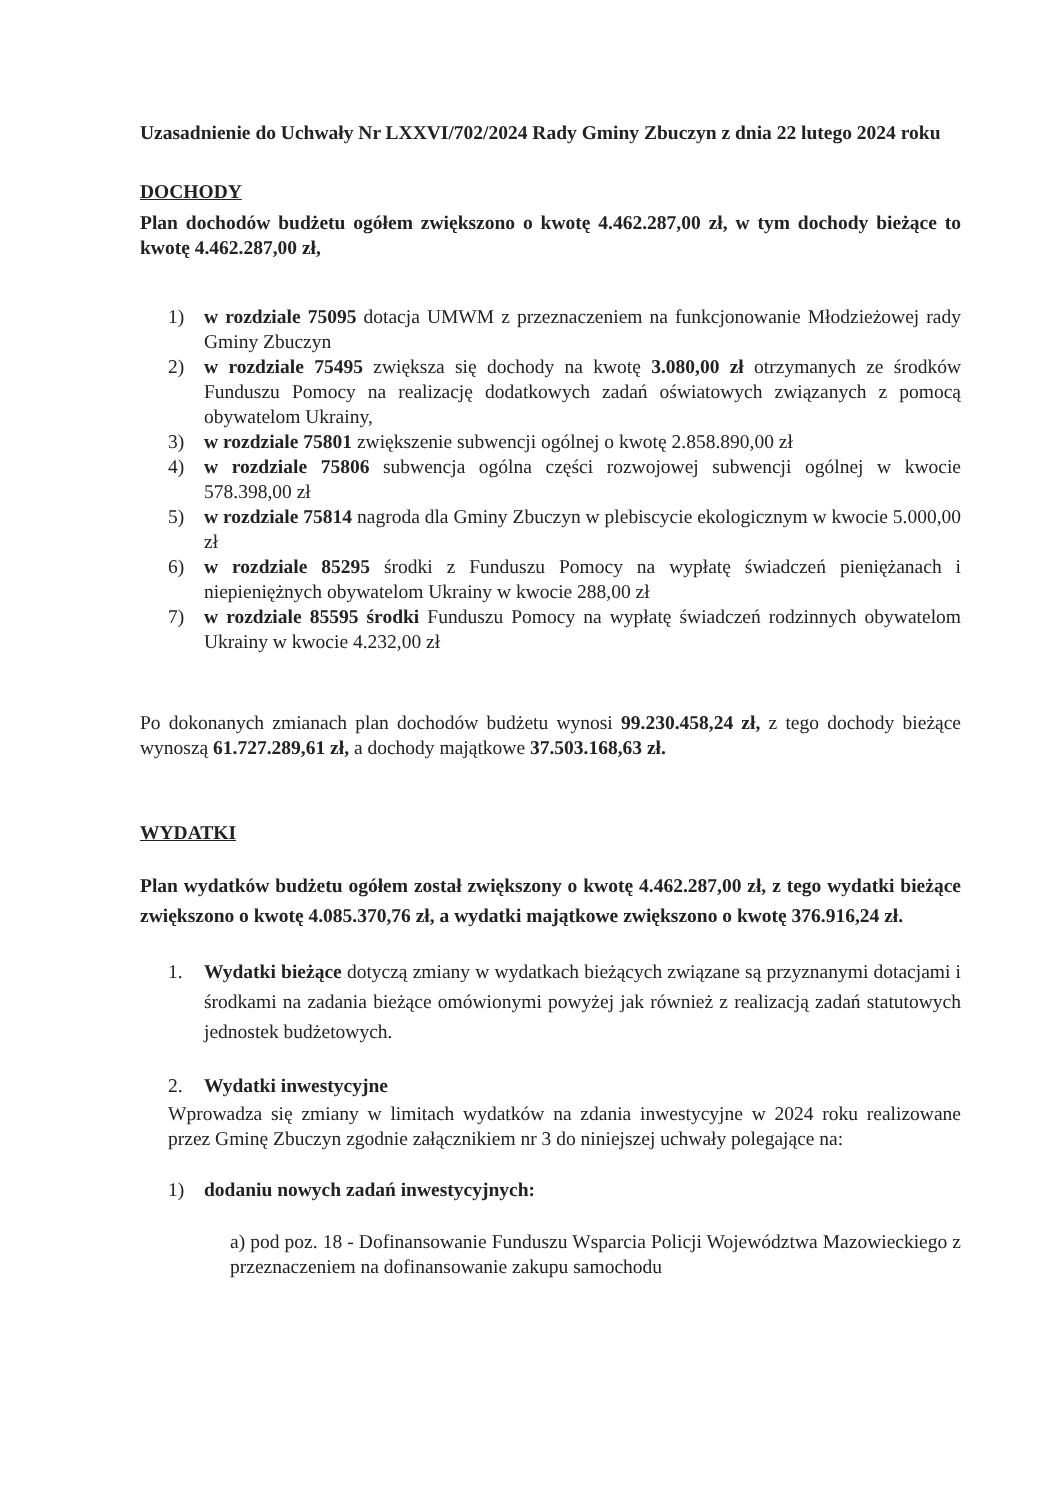Uzasadnienie do Uchwały Nr LXXVI/702/2024 Rady Gminy Zbuczyn z dnia 22 lutego 2024 roku
DOCHODY
Plan dochodów budżetu ogółem zwiększono o kwotę 4.462.287,00 zł, w tym dochody bieżące to kwotę 4.462.287,00 zł,
1) w rozdziale 75095 dotacja UMWM z przeznaczeniem na funkcjonowanie Młodzieżowej rady Gminy Zbuczyn
2) w rozdziale 75495 zwiększa się dochody na kwotę 3.080,00 zł otrzymanych ze środków Funduszu Pomocy na realizację dodatkowych zadań oświatowych związanych z pomocą obywatelom Ukrainy,
3) w rozdziale 75801 zwiększenie subwencji ogólnej o kwotę 2.858.890,00 zł
4) w rozdziale 75806 subwencja ogólna części rozwojowej subwencji ogólnej w kwocie 578.398,00 zł
5) w rozdziale 75814 nagroda dla Gminy Zbuczyn w plebiscycie ekologicznym w kwocie 5.000,00 zł
6) w rozdziale 85295 środki z Funduszu Pomocy na wypłatę świadczeń pieniężanach i niepieniężnych obywatelom Ukrainy w kwocie 288,00 zł
7) w rozdziale 85595 środki Funduszu Pomocy na wypłatę świadczeń rodzinnych obywatelom Ukrainy w kwocie 4.232,00 zł
Po dokonanych zmianach plan dochodów budżetu wynosi 99.230.458,24 zł, z tego dochody bieżące wynoszą 61.727.289,61 zł, a dochody majątkowe 37.503.168,63 zł.
WYDATKI
Plan wydatków budżetu ogółem został zwiększony o kwotę 4.462.287,00 zł, z tego wydatki bieżące zwiększono o kwotę 4.085.370,76 zł, a wydatki majątkowe zwiększono o kwotę 376.916,24 zł.
1. Wydatki bieżące dotyczą zmiany w wydatkach bieżących związane są przyznanymi dotacjami i środkami na zadania bieżące omówionymi powyżej jak również z realizacją zadań statutowych jednostek budżetowych.
2. Wydatki inwestycyjne
Wprowadza się zmiany w limitach wydatków na zdania inwestycyjne w 2024 roku realizowane przez Gminę Zbuczyn zgodnie załącznikiem nr 3 do niniejszej uchwały polegające na:
1) dodaniu nowych zadań inwestycyjnych:
a) pod poz. 18 - Dofinansowanie Funduszu Wsparcia Policji Województwa Mazowieckiego z przeznaczeniem na dofinansowanie zakupu samochodu